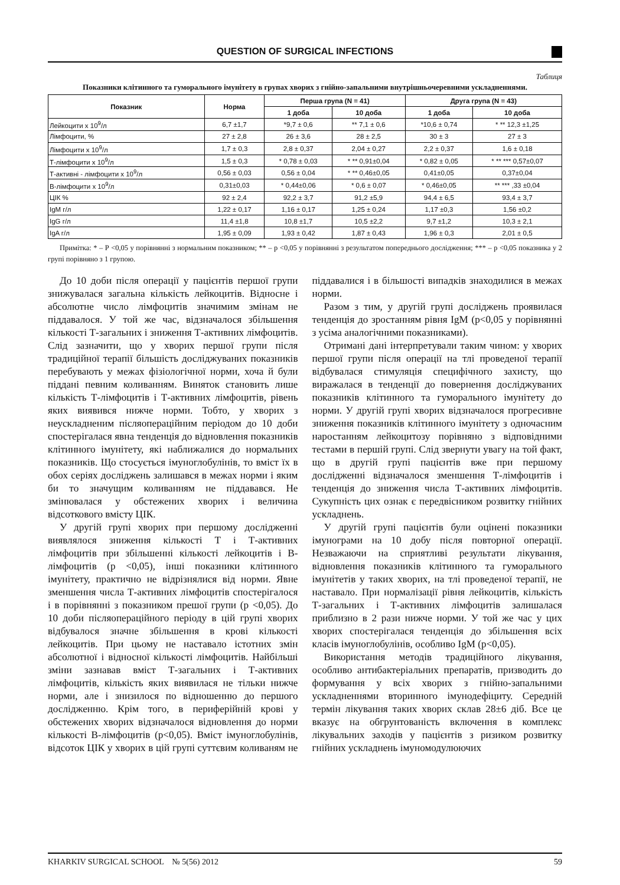QUESTION OF SURGICAL INFECTIONS
Таблиця
Показники клітинного та гуморального імунітету в групах хворих з гнійно-запальними внутрішньочеревними ускладненнями.
| Показник | Норма | Перша група (N = 41) | | Друга група (N = 43) | |
| --- | --- | --- | --- | --- | --- |
| | | 1 доба | 10 доба | 1 доба | 10 доба |
| Лейкоцити х 10<sup>9</sup>/л | 6,7 ±1,7 | *9,7 ± 0,6 | ** 7,1 ± 0,6 | *10,6 ± 0,74 | * ** 12,3 ±1,25 |
| Лімфоцити, % | 27 ± 2,8 | 26 ± 3,6 | 28 ± 2,5 | 30 ± 3 | 27 ± 3 |
| Лімфоцити х 10<sup>9</sup>/л | 1,7 ± 0,3 | 2,8 ± 0,37 | 2,04 ± 0,27 | 2,2 ± 0,37 | 1,6 ± 0,18 |
| Т-лімфоцити х 10<sup>9</sup>/л | 1,5 ± 0,3 | * 0,78 ± 0,03 | * ** 0,91±0,04 | * 0,82 ± 0,05 | * ** *** 0,57±0,07 |
| Т-активні - лімфоцити х 10<sup>9</sup>/л | 0,56 ± 0,03 | 0,56 ± 0,04 | * ** 0,46±0,05 | 0,41±0,05 | 0,37±0,04 |
| В-лімфоцити х 10<sup>9</sup>/л | 0,31±0,03 | * 0,44±0,06 | * 0,6 ± 0,07 | * 0,46±0,05 | ** *** ,33 ±0,04 |
| ЦІК % | 92 ± 2,4 | 92,2 ± 3,7 | 91,2 ±5,9 | 94,4 ± 6,5 | 93,4 ± 3,7 |
| IgM г/л | 1,22 ± 0,17 | 1,16 ± 0,17 | 1,25 ± 0,24 | 1,17 ±0,3 | 1,56 ±0,2 |
| IgG г/л | 11,4 ±1,8 | 10,8 ±1,7 | 10,5 ±2,2 | 9,7 ±1,2 | 10,3 ± 2,1 |
| IgA г/л | 1,95 ± 0,09 | 1,93 ± 0,42 | 1,87 ± 0,43 | 1,96 ± 0,3 | 2,01 ± 0,5 |
Примітка: * – Р <0,05 у порівнянні з нормальним показником; ** – р <0,05 у порівнянні з результатом попереднього дослідження; *** – р <0,05 показника у 2 групі порівняно з 1 групою.
До 10 доби після операції у пацієнтів першої групи знижувалася загальна кількість лейкоцитів. Відносне і абсолютне число лімфоцитів значимим змінам не піддавалося. У той же час, відзначалося збільшення кількості Т-загальних і зниження Т-активних лімфоцитів. Слід зазначити, що у хворих першої групи після традиційної терапії більшість досліджуваних показників перебувають у межах фізіологічної норми, хоча й були піддані певним коливанням. Виняток становить лише кількість Т-лімфоцитів і Т-активних лімфоцитів, рівень яких виявився нижче норми. Тобто, у хворих з неускладненим післяопераційним періодом до 10 доби спостерігалася явна тенденція до відновлення показників клітинного імунітету, які наближалися до нормальних показників. Що стосується імуноглобулінів, то вміст їх в обох серіях досліджень залишався в межах норми і яким би то значущим коливанням не піддавався. Не змінювалася у обстежених хворих і величина відсоткового вмісту ЦІК.
У другій групі хворих при першому дослідженні виявлялося зниження кількості Т і Т-активних лімфоцитів при збільшенні кількості лейкоцитів і В-лімфоцитів (р <0,05), інші показники клітинного імунітету, практично не відрізнялися від норми. Явне зменшення числа Т-активних лімфоцитів спостерігалося і в порівнянні з показником прешої групи (р <0,05). До 10 доби післяопераційного періоду в цій групі хворих відбувалося значне збільшення в крові кількості лейкоцитів. При цьому не наставало істотних змін абсолютної і відносної кількості лімфоцитів. Найбільші зміни зазнавав вміст Т-загальних і Т-активних лімфоцитів, кількість яких виявилася не тільки нижче норми, але і знизилося по відношенню до першого дослідженню. Крім того, в периферійній крові у обстежених хворих відзначалося відновлення до норми кількості В-лімфоцитів (р<0,05). Вміст імуноглобулінів, відсоток ЦІК у хворих в цій групі суттєвим коливаням не піддавалися і в більшості випадків знаходилися в межах норми.
Разом з тим, у другій групі досліджень проявилася тенденція до зростанням рівня IgM (р<0,05 у порівнянні з усіма аналогічними показниками).
Отримані дані інтерпретували таким чином: у хворих першої групи після операції на тлі проведеної терапії відбувалася стимуляція специфічного захисту, що виражалася в тенденції до повернення досліджуваних показників клітинного та гуморального імунітету до норми. У другій групі хворих відзначалося прогресивне зниження показників клітинного імунітету з одночасним наростанням лейкоцитозу порівняно з відповідними тестами в першій групі. Слід звернути увагу на той факт, що в другій групі пацієнтів вже при першому дослідженні відзначалося зменшення Т-лімфоцитів і тенденція до зниження числа Т-активних лімфоцитів. Сукупність цих ознак є передвісником розвитку гнійних ускладнень.
У другій групі пацієнтів були оцінені показники імунограми на 10 добу після повторної операції. Незважаючи на сприятливі результати лікування, відновлення показників клітинного та гуморального імунітетів у таких хворих, на тлі проведеної терапії, не наставало. При нормалізації рівня лейкоцитів, кількість Т-загальних і Т-активних лімфоцитів залишалася приблизно в 2 рази нижче норми. У той же час у цих хворих спостерігалася тенденція до збільшення всіх класів імуноглобулінів, особливо IgM (р<0,05).
Використання методів традиційного лікування, особливо антибактеріальних препаратів, призводить до формування у всіх хворих з гнійно-запальними ускладненнями вторинного імунодефіциту. Середній термін лікування таких хворих склав 28±6 діб. Все це вказує на обгрунтованість включення в комплекс лікувальних заходів у пацієнтів з ризиком розвитку гнійних ускладнень імуномодулюючих
KHARKIV SURGICAL SCHOOL № 5(56) 2012 59